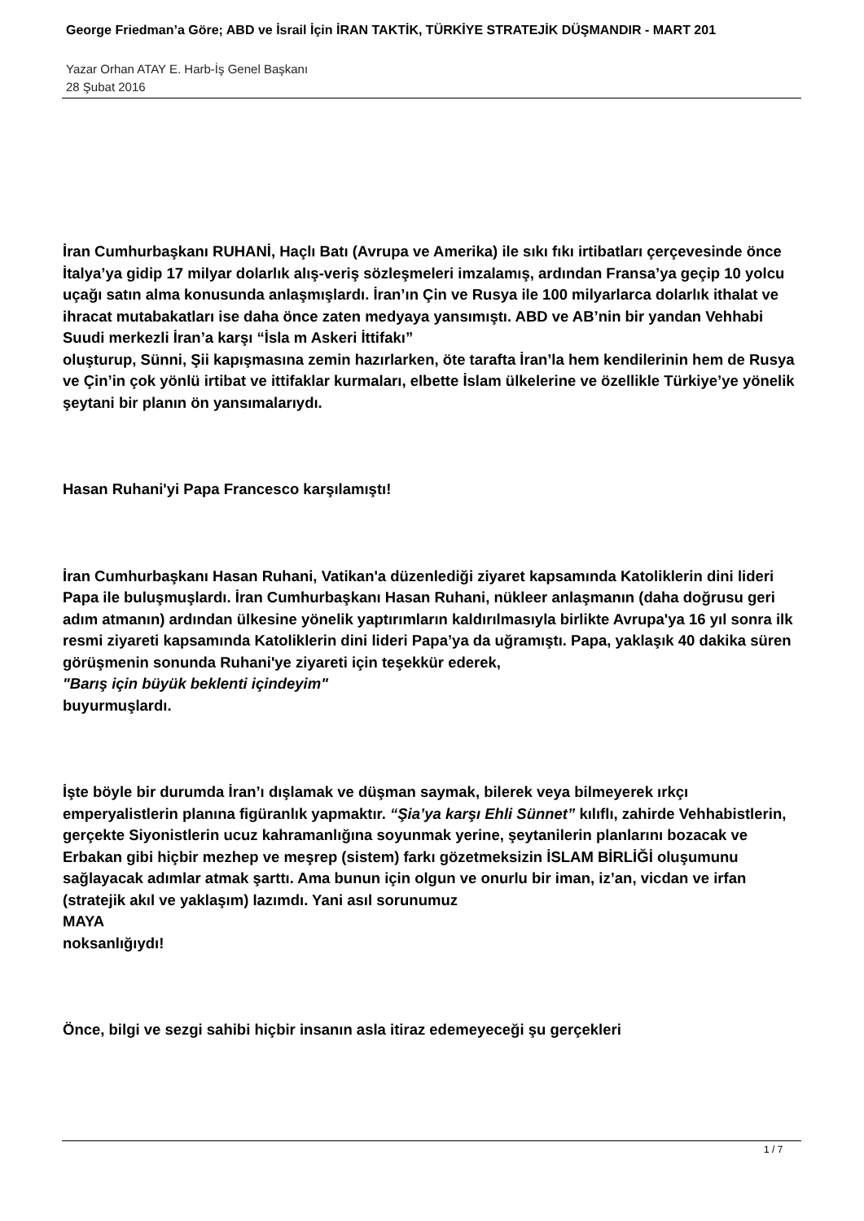George Friedman’a Göre; ABD ve İsrail İçin İRAN TAKTİK, TÜRKİYE STRATEJİK DÜŞMANDIR - MART 201
Yazar Orhan ATAY E. Harb-İş Genel Başkanı
28 Şubat 2016
İran Cumhurbaşkanı RUHANİ, Haçlı Batı (Avrupa ve Amerika) ile sıkı fıkı irtibatları çerçevesinde önce İtalya’ya gidip 17 milyar dolarlık alış-veriş sözleşmeleri imzalamış, ardından Fransa’ya geçip 10 yolcu uçağı satın alma konusunda anlaşmışlardı. İran’ın Çin ve Rusya ile 100 milyarlarca dolarlık ithalat ve ihracat mutabakatları ise daha önce zaten medyaya yansımıştı. ABD ve AB’nin bir yandan Vehhabi Suudi merkezli İran’a karşı “İsla m Askeri İttifakı”
oluşturup, Sünni, Şii kapışmasına zemin hazırlarken, öte tarafta İran’la hem kendilerinin hem de Rusya ve Çin’in çok yönlü irtibat ve ittifaklar kurmaları, elbette İslam ülkelerine ve özellikle Türkiye’ye yönelik şeytani bir planın ön yansımalarıydı.
Hasan Ruhani'yi Papa Francesco karşılamıştı!
İran Cumhurbaşkanı Hasan Ruhani, Vatikan'a düzenlediği ziyaret kapsamında Katoliklerin dini lideri Papa ile buluşmuşlardı. İran Cumhurbaşkanı Hasan Ruhani, nükleer anlaşmanın (daha doğrusu geri adım atmanın) ardından ülkesine yönelik yaptırımların kaldırılmasıyla birlikte Avrupa'ya 16 yıl sonra ilk resmi ziyareti kapsamında Katoliklerin dini lideri Papa’ya da uğramıştı. Papa, yaklaşık 40 dakika süren görüşmenin sonunda Ruhani'ye ziyareti için teşekkür ederek,
"Barış için büyük beklenti içindeyim"
buyurmuşlardı.
İşte böyle bir durumda İran’ı dışlamak ve düşman saymak, bilerek veya bilmeyerek ırkçı emperyalistlerin planına figüranlık yapmaktır. “Şia’ya karşı Ehli Sünnet” kılıflı, zahirde Vehhabistlerin, gerçekte Siyonistlerin ucuz kahramanlığına soyunmak yerine, şeytanilerin planlarını bozacak ve Erbakan gibi hiçbir mezhep ve meşrep (sistem) farkı gözetmeksizin İSLAM BİRLİĞİ oluşumunu sağlayacak adımlar atmak şarttı. Ama bunun için olgun ve onurlu bir iman, iz’an, vicdan ve irfan (stratejik akıl ve yaklaşım) lazımdı. Yani asıl sorunumuz
MAYA
noksanlığıydı!
Önce, bilgi ve sezgi sahibi hiçbir insanın asla itiraz edemeyeceği şu gerçekleri
1 / 7